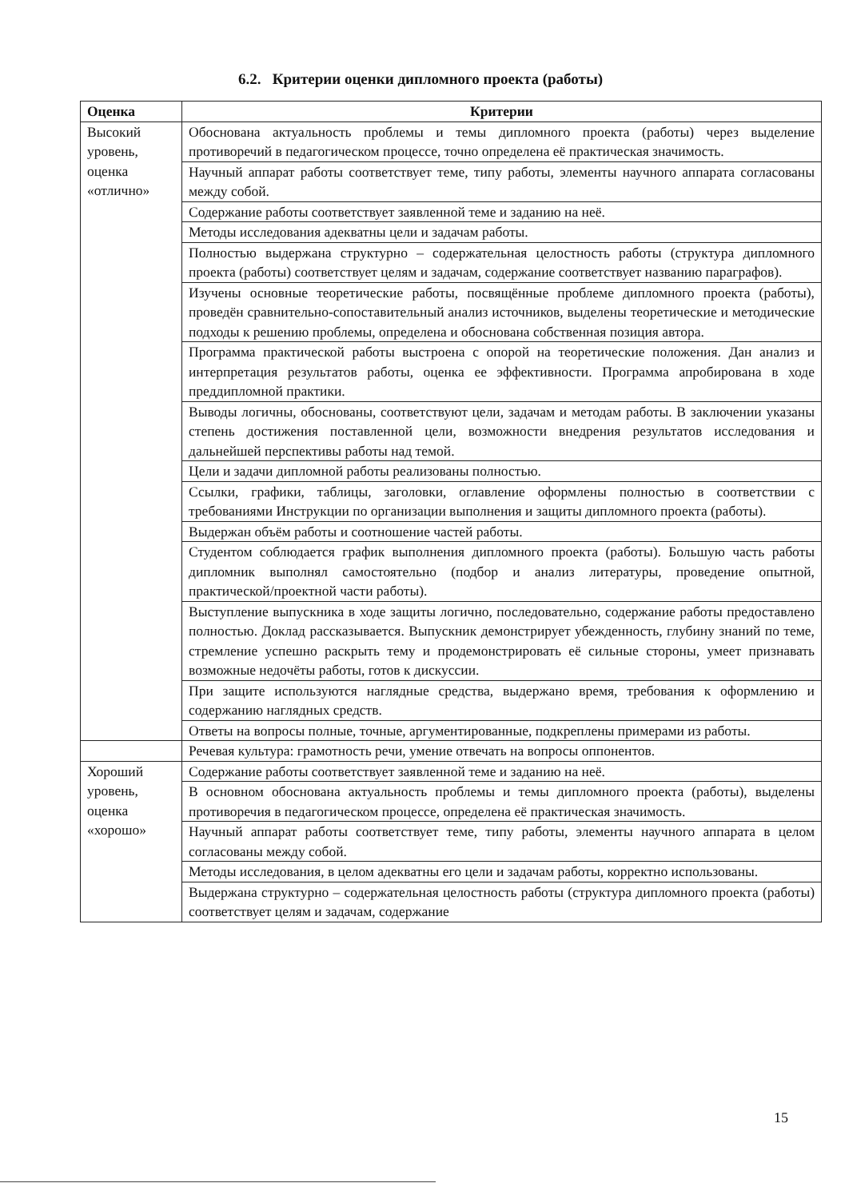6.2. Критерии оценки дипломного проекта (работы)
| Оценка | Критерии |
| --- | --- |
| Высокий уровень, оценка «отлично» | Обоснована актуальность проблемы и темы дипломного проекта (работы) через выделение противоречий в педагогическом процессе, точно определена её практическая значимость. |
| | Научный аппарат работы соответствует теме, типу работы, элементы научного аппарата согласованы между собой. |
| | Содержание работы соответствует заявленной теме и заданию на неё. |
| | Методы исследования адекватны цели и задачам работы. |
| | Полностью выдержана структурно – содержательная целостность работы (структура дипломного проекта (работы) соответствует целям и задачам, содержание соответствует названию параграфов). |
| | Изучены основные теоретические работы, посвящённые проблеме дипломного проекта (работы), проведён сравнительно-сопоставительный анализ источников, выделены теоретические и методические подходы к решению проблемы, определена и обоснована собственная позиция автора. |
| | Программа практической работы выстроена с опорой на теоретические положения. Дан анализ и интерпретация результатов работы, оценка ее эффективности. Программа апробирована в ходе преддипломной практики. |
| | Выводы логичны, обоснованы, соответствуют цели, задачам и методам работы. В заключении указаны степень достижения поставленной цели, возможности внедрения результатов исследования и дальнейшей перспективы работы над темой. |
| | Цели и задачи дипломной работы реализованы полностью. |
| | Ссылки, графики, таблицы, заголовки, оглавление оформлены полностью в соответствии с требованиями Инструкции по организации выполнения и защиты дипломного проекта (работы). |
| | Выдержан объём работы и соотношение частей работы. |
| | Студентом соблюдается график выполнения дипломного проекта (работы). Большую часть работы дипломник выполнял самостоятельно (подбор и анализ литературы, проведение опытной, практической/проектной части работы). |
| | Выступление выпускника в ходе защиты логично, последовательно, содержание работы предоставлено полностью. Доклад рассказывается. Выпускник демонстрирует убежденность, глубину знаний по теме, стремление успешно раскрыть тему и продемонстрировать её сильные стороны, умеет признавать возможные недочёты работы, готов к дискуссии. |
| | При защите используются наглядные средства, выдержано время, требования к оформлению и содержанию наглядных средств. |
| | Ответы на вопросы полные, точные, аргументированные, подкреплены примерами из работы. |
| | Речевая культура: грамотность речи, умение отвечать на вопросы оппонентов. |
| Хороший уровень, оценка «хорошо» | Содержание работы соответствует заявленной теме и заданию на неё. |
| | В основном обоснована актуальность проблемы и темы дипломного проекта (работы), выделены противоречия в педагогическом процессе, определена её практическая значимость. |
| | Научный аппарат работы соответствует теме, типу работы, элементы научного аппарата в целом согласованы между собой. |
| | Методы исследования, в целом адекватны его цели и задачам работы, корректно использованы. |
| | Выдержана структурно – содержательная целостность работы (структура дипломного проекта (работы) соответствует целям и задачам, содержание |
15